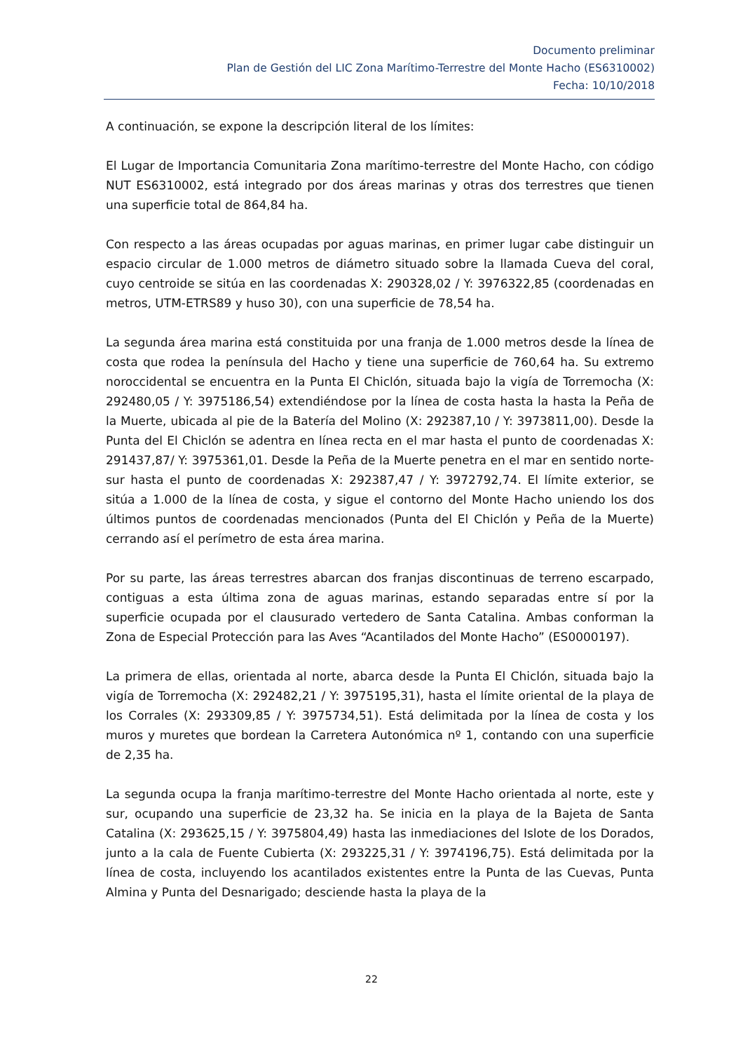Documento preliminar
Plan de Gestión del LIC Zona Marítimo-Terrestre del Monte Hacho (ES6310002)
Fecha: 10/10/2018
A continuación, se expone la descripción literal de los límites:
El Lugar de Importancia Comunitaria Zona marítimo-terrestre del Monte Hacho, con código NUT ES6310002, está integrado por dos áreas marinas y otras dos terrestres que tienen una superficie total de 864,84 ha.
Con respecto a las áreas ocupadas por aguas marinas, en primer lugar cabe distinguir un espacio circular de 1.000 metros de diámetro situado sobre la llamada Cueva del coral, cuyo centroide se sitúa en las coordenadas X: 290328,02 / Y: 3976322,85 (coordenadas en metros, UTM-ETRS89 y huso 30), con una superficie de 78,54 ha.
La segunda área marina está constituida por una franja de 1.000 metros desde la línea de costa que rodea la península del Hacho y tiene una superficie de 760,64 ha. Su extremo noroccidental se encuentra en la Punta El Chiclón, situada bajo la vigía de Torremocha (X: 292480,05 / Y: 3975186,54) extendiéndose por la línea de costa hasta la hasta la Peña de la Muerte, ubicada al pie de la Batería del Molino (X: 292387,10 / Y: 3973811,00). Desde la Punta del El Chiclón se adentra en línea recta en el mar hasta el punto de coordenadas X: 291437,87/ Y: 3975361,01. Desde la Peña de la Muerte penetra en el mar en sentido norte-sur hasta el punto de coordenadas X: 292387,47 / Y: 3972792,74. El límite exterior, se sitúa a 1.000 de la línea de costa, y sigue el contorno del Monte Hacho uniendo los dos últimos puntos de coordenadas mencionados (Punta del El Chiclón y Peña de la Muerte) cerrando así el perímetro de esta área marina.
Por su parte, las áreas terrestres abarcan dos franjas discontinuas de terreno escarpado, contiguas a esta última zona de aguas marinas, estando separadas entre sí por la superficie ocupada por el clausurado vertedero de Santa Catalina. Ambas conforman la Zona de Especial Protección para las Aves “Acantilados del Monte Hacho” (ES0000197).
La primera de ellas, orientada al norte, abarca desde la Punta El Chiclón, situada bajo la vigía de Torremocha (X: 292482,21 / Y: 3975195,31), hasta el límite oriental de la playa de los Corrales (X: 293309,85 / Y: 3975734,51). Está delimitada por la línea de costa y los muros y muretes que bordean la Carretera Autonómica nº 1, contando con una superficie de 2,35 ha.
La segunda ocupa la franja marítimo-terrestre del Monte Hacho orientada al norte, este y sur, ocupando una superficie de 23,32 ha. Se inicia en la playa de la Bajeta de Santa Catalina (X: 293625,15 / Y: 3975804,49) hasta las inmediaciones del Islote de los Dorados, junto a la cala de Fuente Cubierta (X: 293225,31 / Y: 3974196,75). Está delimitada por la línea de costa, incluyendo los acantilados existentes entre la Punta de las Cuevas, Punta Almina y Punta del Desnarigado; desciende hasta la playa de la
22